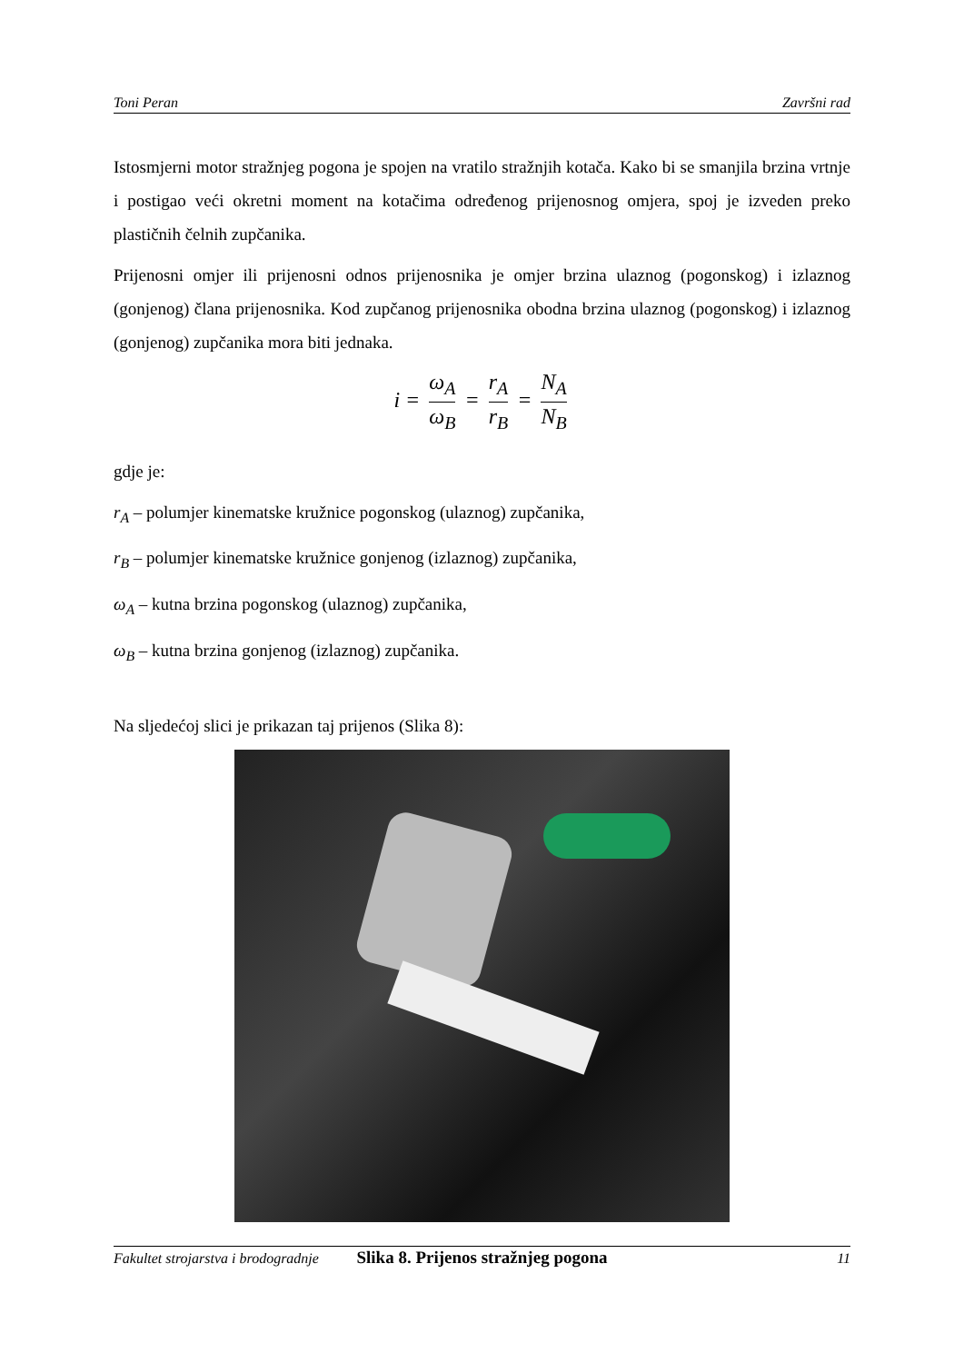Toni Peran Završni rad
Istosmjerni motor stražnjeg pogona je spojen na vratilo stražnjih kotača. Kako bi se smanjila brzina vrtnje i postigao veći okretni moment na kotačima određenog prijenosnog omjera, spoj je izveden preko plastičnih čelnih zupčanika.
Prijenosni omjer ili prijenosni odnos prijenosnika je omjer brzina ulaznog (pogonskog) i izlaznog (gonjenog) člana prijenosnika. Kod zupčanog prijenosnika obodna brzina ulaznog (pogonskog) i izlaznog (gonjenog) zupčanika mora biti jednaka.
i = ω<sub>A</sub> ω<sub>B</sub> = r<sub>A</sub> r<sub>B</sub> = N<sub>A</sub> N<sub>B</sub>
gdje je:
r<sub>A</sub> – polumjer kinematske kružnice pogonskog (ulaznog) zupčanika,
r<sub>B</sub> – polumjer kinematske kružnice gonjenog (izlaznog) zupčanika,
ω<sub>A</sub> – kutna brzina pogonskog (ulaznog) zupčanika,
ω<sub>B</sub> – kutna brzina gonjenog (izlaznog) zupčanika.
Na sljedećoj slici je prikazan taj prijenos (Slika 8):
Slika 8. Prijenos stražnjeg pogona
Fakultet strojarstva i brodogradnje 11